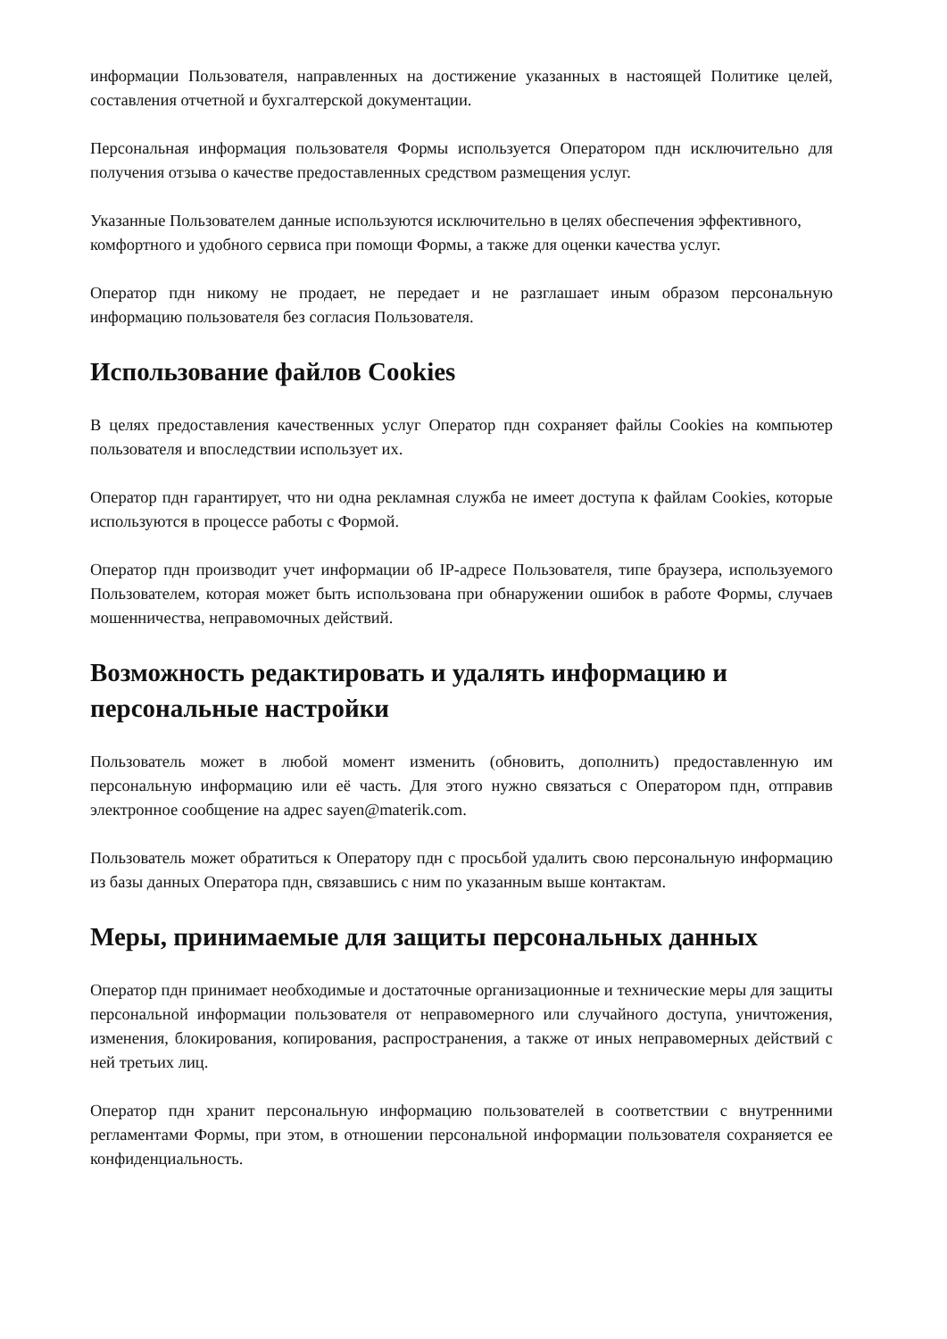информации Пользователя, направленных на достижение указанных в настоящей Политике целей, составления отчетной и бухгалтерской документации.
Персональная информация пользователя Формы используется Оператором пдн исключительно для получения отзыва о качестве предоставленных средством размещения услуг.
Указанные Пользователем данные используются исключительно в целях обеспечения эффективного, комфортного и удобного сервиса при помощи Формы, а также для оценки качества услуг.
Оператор пдн никому не продает, не передает и не разглашает иным образом персональную информацию пользователя без согласия Пользователя.
Использование файлов Cookies
В целях предоставления качественных услуг Оператор пдн сохраняет файлы Cookies на компьютер пользователя и впоследствии использует их.
Оператор пдн гарантирует, что ни одна рекламная служба не имеет доступа к файлам Cookies, которые используются в процессе работы с Формой.
Оператор пдн производит учет информации об IP-адресе Пользователя, типе браузера, используемого Пользователем, которая может быть использована при обнаружении ошибок в работе Формы, случаев мошенничества, неправомочных действий.
Возможность редактировать и удалять информацию и персональные настройки
Пользователь может в любой момент изменить (обновить, дополнить) предоставленную им персональную информацию или её часть. Для этого нужно связаться с Оператором пдн, отправив электронное сообщение на адрес sayen@materik.com.
Пользователь может обратиться к Оператору пдн с просьбой удалить свою персональную информацию из базы данных Оператора пдн, связавшись с ним по указанным выше контактам.
Меры, принимаемые для защиты персональных данных
Оператор пдн принимает необходимые и достаточные организационные и технические меры для защиты персональной информации пользователя от неправомерного или случайного доступа, уничтожения, изменения, блокирования, копирования, распространения, а также от иных неправомерных действий с ней третьих лиц.
Оператор пдн хранит персональную информацию пользователей в соответствии с внутренними регламентами Формы, при этом, в отношении персональной информации пользователя сохраняется ее конфиденциальность.